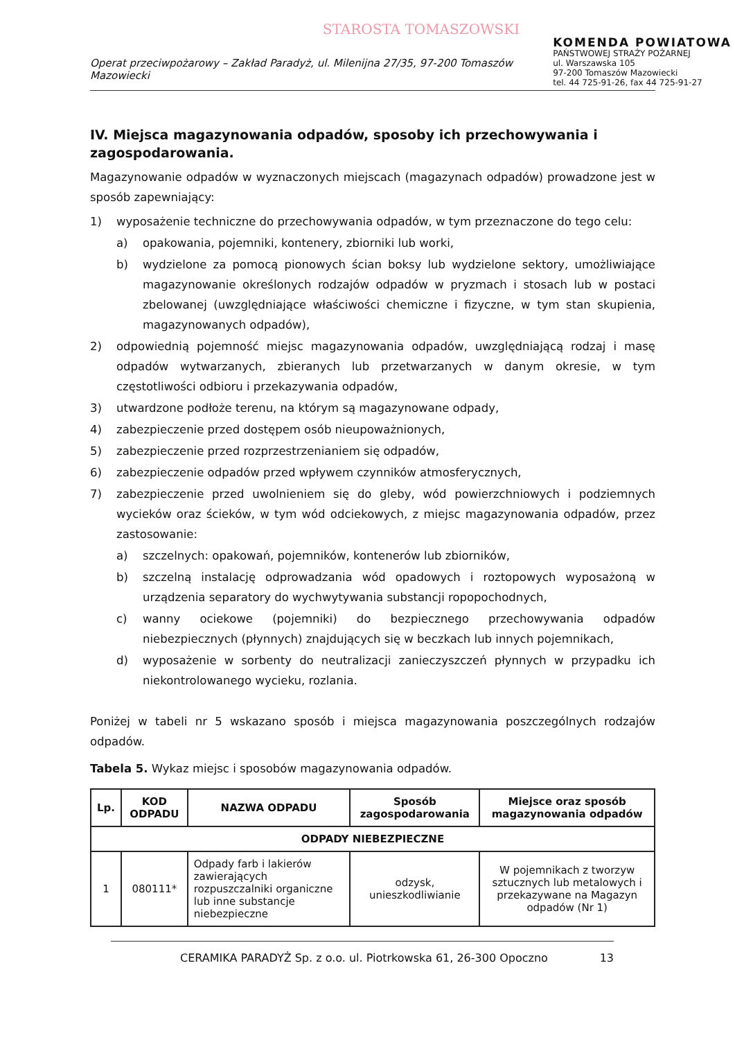STAROSTA TOMASZOWSKI
KOMENDA POWIATOWA
PAŃSTWOWEJ STRAŻY POŻARNEJ
ul. Warszawska 105
97-200 Tomaszów Mazowiecki
tel. 44 725-91-26, fax 44 725-91-27
Operat przeciwpożarowy – Zakład Paradyż, ul. Milenijna 27/35, 97-200 Tomaszów Mazowiecki
IV. Miejsca magazynowania odpadów, sposoby ich przechowywania i zagospodarowania.
Magazynowanie odpadów w wyznaczonych miejscach (magazynach odpadów) prowadzone jest w sposób zapewniający:
1) wyposażenie techniczne do przechowywania odpadów, w tym przeznaczone do tego celu:
a) opakowania, pojemniki, kontenery, zbiorniki lub worki,
b) wydzielone za pomocą pionowych ścian boksy lub wydzielone sektory, umożliwiające magazynowanie określonych rodzajów odpadów w pryzmach i stosach lub w postaci zbelowanej (uwzględniające właściwości chemiczne i fizyczne, w tym stan skupienia, magazynowanych odpadów),
2) odpowiednią pojemność miejsc magazynowania odpadów, uwzględniającą rodzaj i masę odpadów wytwarzanych, zbieranych lub przetwarzanych w danym okresie, w tym częstotliwości odbioru i przekazywania odpadów,
3) utwardzone podłoże terenu, na którym są magazynowane odpady,
4) zabezpieczenie przed dostępem osób nieupoważnionych,
5) zabezpieczenie przed rozprzestrzenianiem się odpadów,
6) zabezpieczenie odpadów przed wpływem czynników atmosferycznych,
7) zabezpieczenie przed uwolnieniem się do gleby, wód powierzchniowych i podziemnych wycieków oraz ścieków, w tym wód odciekowych, z miejsc magazynowania odpadów, przez zastosowanie:
a) szczelnych: opakowań, pojemników, kontenerów lub zbiorników,
b) szczelną instalację odprowadzania wód opadowych i roztopowych wyposażoną w urządzenia separatory do wychwytywania substancji ropopochodnych,
c) wanny ociekowe (pojemniki) do bezpiecznego przechowywania odpadów niebezpiecznych (płynnych) znajdujących się w beczkach lub innych pojemnikach,
d) wyposażenie w sorbenty do neutralizacji zanieczyszczeń płynnych w przypadku ich niekontrolowanego wycieku, rozlania.
Poniżej w tabeli nr 5 wskazano sposób i miejsca magazynowania poszczególnych rodzajów odpadów.
Tabela 5. Wykaz miejsc i sposobów magazynowania odpadów.
| Lp. | KOD ODPADU | NAZWA ODPADU | Sposób zagospodarowania | Miejsce oraz sposób magazynowania odpadów |
| --- | --- | --- | --- | --- |
| ODPADY NIEBEZPIECZNE | | | | |
| 1 | 080111* | Odpady farb i lakierów zawierających rozpuszczalniki organiczne lub inne substancje niebezpieczne | odzysk, unieszkodliwianie | W pojemnikach z tworzyw sztucznych lub metalowych i przekazywane na Magazyn odpadów (Nr 1) |
CERAMIKA PARADYŻ Sp. z o.o. ul. Piotrkowska 61, 26-300 Opoczno 13